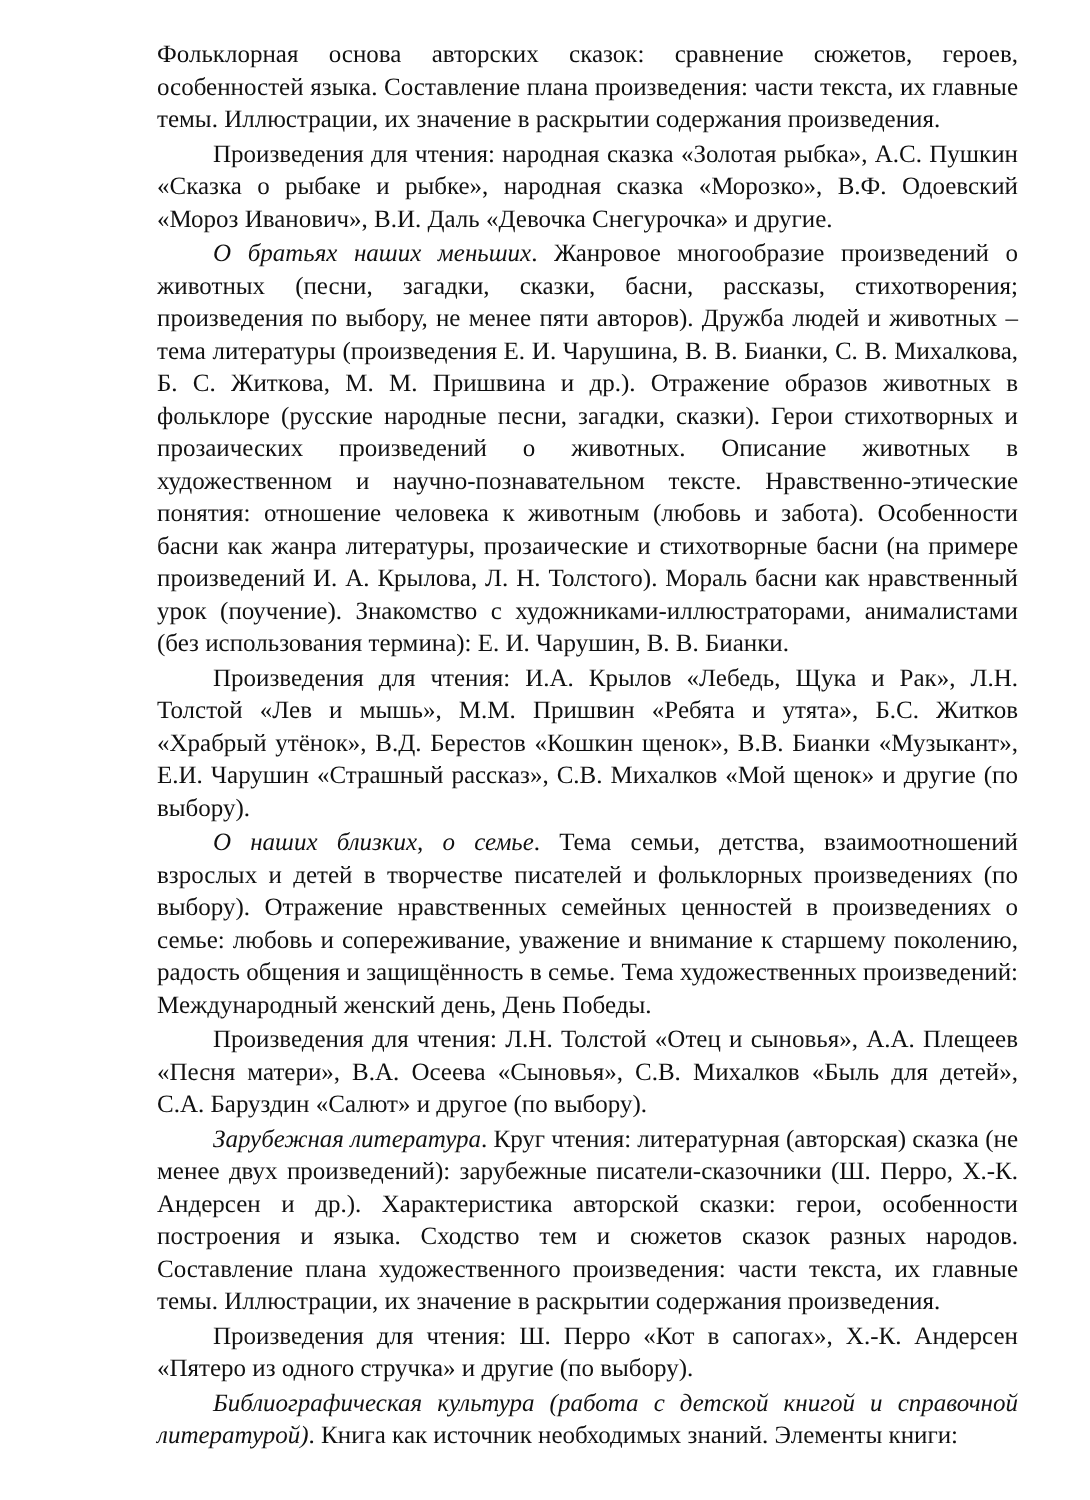Фольклорная основа авторских сказок: сравнение сюжетов, героев, особенностей языка. Составление плана произведения: части текста, их главные темы. Иллюстрации, их значение в раскрытии содержания произведения.
Произведения для чтения: народная сказка «Золотая рыбка», А.С. Пушкин «Сказка о рыбаке и рыбке», народная сказка «Морозко», В.Ф. Одоевский «Мороз Иванович», В.И. Даль «Девочка Снегурочка» и другие.
О братьях наших меньших. Жанровое многообразие произведений о животных (песни, загадки, сказки, басни, рассказы, стихотворения; произведения по выбору, не менее пяти авторов). Дружба людей и животных – тема литературы (произведения Е. И. Чарушина, В. В. Бианки, С. В. Михалкова, Б. С. Житкова, М. М. Пришвина и др.). Отражение образов животных в фольклоре (русские народные песни, загадки, сказки). Герои стихотворных и прозаических произведений о животных. Описание животных в художественном и научно-познавательном тексте. Нравственно-этические понятия: отношение человека к животным (любовь и забота). Особенности басни как жанра литературы, прозаические и стихотворные басни (на примере произведений И. А. Крылова, Л. Н. Толстого). Мораль басни как нравственный урок (поучение). Знакомство с художниками-иллюстраторами, анималистами (без использования термина): Е. И. Чарушин, В. В. Бианки.
Произведения для чтения: И.А. Крылов «Лебедь, Щука и Рак», Л.Н. Толстой «Лев и мышь», М.М. Пришвин «Ребята и утята», Б.С. Житков «Храбрый утёнок», В.Д. Берестов «Кошкин щенок», В.В. Бианки «Музыкант», Е.И. Чарушин «Страшный рассказ», С.В. Михалков «Мой щенок» и другие (по выбору).
О наших близких, о семье. Тема семьи, детства, взаимоотношений взрослых и детей в творчестве писателей и фольклорных произведениях (по выбору). Отражение нравственных семейных ценностей в произведениях о семье: любовь и сопереживание, уважение и внимание к старшему поколению, радость общения и защищённость в семье. Тема художественных произведений: Международный женский день, День Победы.
Произведения для чтения: Л.Н. Толстой «Отец и сыновья», А.А. Плещеев «Песня матери», В.А. Осеева «Сыновья», С.В. Михалков «Быль для детей», С.А. Баруздин «Салют» и другое (по выбору).
Зарубежная литература. Круг чтения: литературная (авторская) сказка (не менее двух произведений): зарубежные писатели-сказочники (Ш. Перро, Х.-К. Андерсен и др.). Характеристика авторской сказки: герои, особенности построения и языка. Сходство тем и сюжетов сказок разных народов. Составление плана художественного произведения: части текста, их главные темы. Иллюстрации, их значение в раскрытии содержания произведения.
Произведения для чтения: Ш. Перро «Кот в сапогах», Х.-К. Андерсен «Пятеро из одного стручка» и другие (по выбору).
Библиографическая культура (работа с детской книгой и справочной литературой). Книга как источник необходимых знаний. Элементы книги: